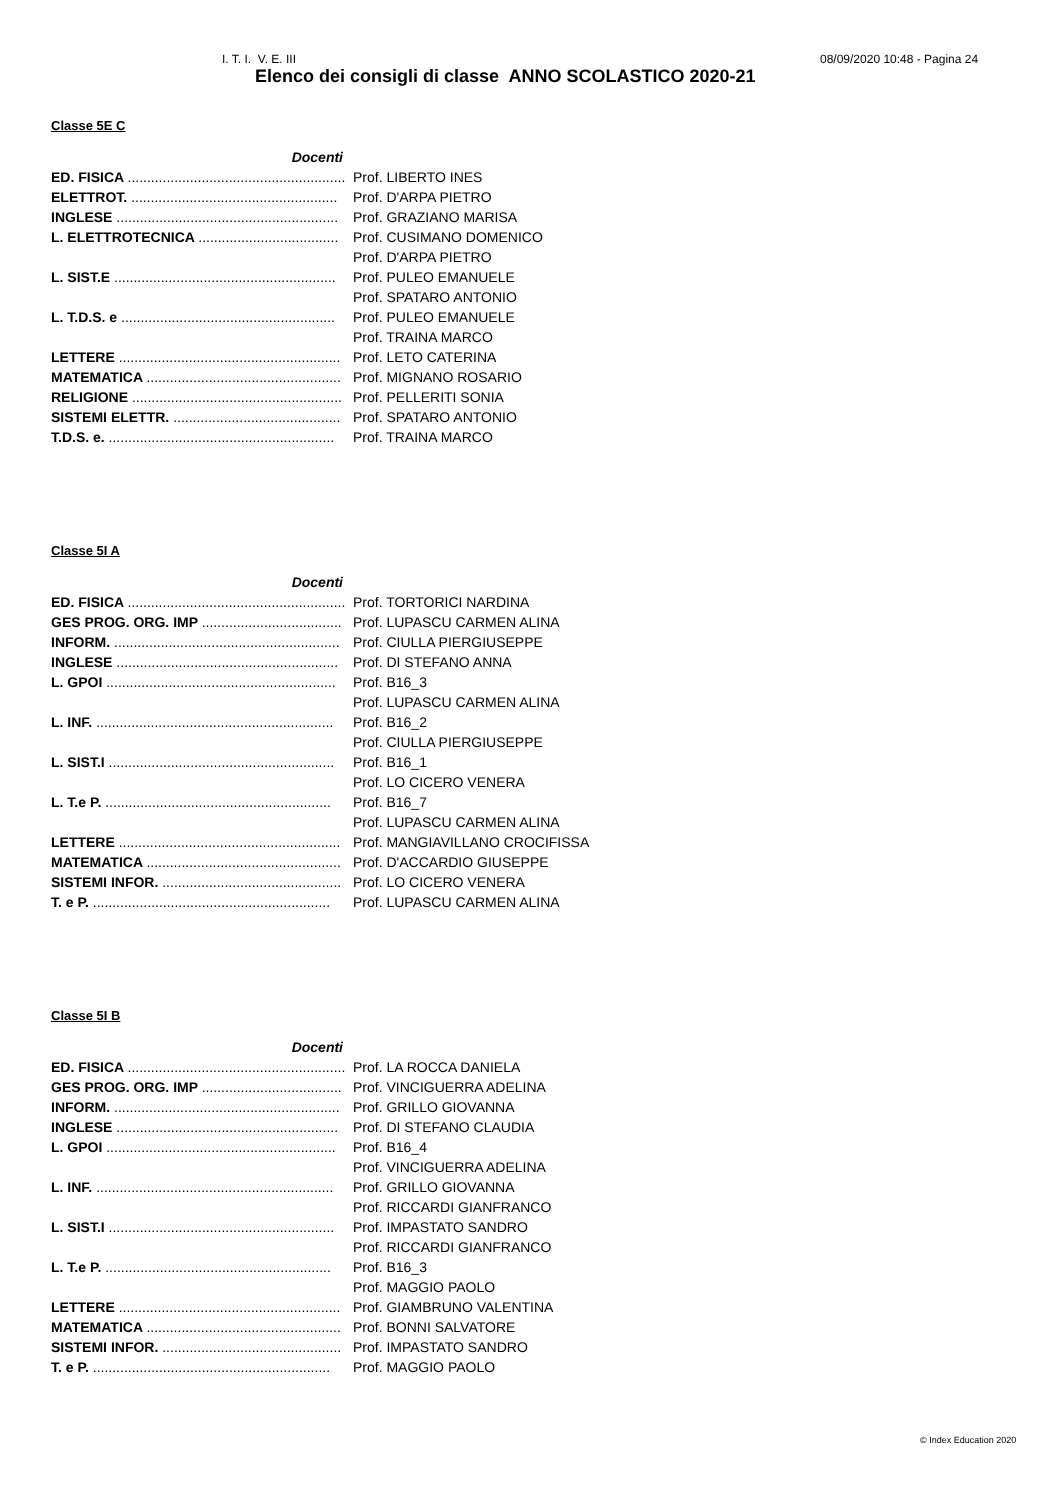I. T. I. V. E. III 08/09/2020 10:48 - Pagina 24
Elenco dei consigli di classe ANNO SCOLASTICO 2020-21
Classe 5E C
| Docenti | |
| ED. FISICA ........................................................ | Prof. LIBERTO INES |
| ELETTROT. ..................................................... | Prof. D'ARPA PIETRO |
| INGLESE ......................................................... | Prof. GRAZIANO MARISA |
| L. ELETTROTECNICA .................................... | Prof. CUSIMANO DOMENICO |
| | Prof. D'ARPA PIETRO |
| L. SIST.E ......................................................... | Prof. PULEO EMANUELE |
| | Prof. SPATARO ANTONIO |
| L. T.D.S. e ....................................................... | Prof. PULEO EMANUELE |
| | Prof. TRAINA MARCO |
| LETTERE ......................................................... | Prof. LETO CATERINA |
| MATEMATICA .................................................. | Prof. MIGNANO ROSARIO |
| RELIGIONE ...................................................... | Prof. PELLERITI SONIA |
| SISTEMI ELETTR. ........................................... | Prof. SPATARO ANTONIO |
| T.D.S. e. .......................................................... | Prof. TRAINA MARCO |
Classe 5I A
| Docenti | |
| ED. FISICA ........................................................ | Prof. TORTORICI NARDINA |
| GES PROG. ORG. IMP .................................... | Prof. LUPASCU CARMEN ALINA |
| INFORM. .......................................................... | Prof. CIULLA PIERGIUSEPPE |
| INGLESE ......................................................... | Prof. DI STEFANO ANNA |
| L. GPOI ........................................................... | Prof. B16_3 |
| | Prof. LUPASCU CARMEN ALINA |
| L. INF. ............................................................. | Prof. B16_2 |
| | Prof. CIULLA PIERGIUSEPPE |
| L. SIST.I .......................................................... | Prof. B16_1 |
| | Prof. LO CICERO VENERA |
| L. T.e P. .......................................................... | Prof. B16_7 |
| | Prof. LUPASCU CARMEN ALINA |
| LETTERE ......................................................... | Prof. MANGIAVILLANO CROCIFISSA |
| MATEMATICA .................................................. | Prof. D'ACCARDIO GIUSEPPE |
| SISTEMI INFOR. .............................................. | Prof. LO CICERO VENERA |
| T. e P. ............................................................. | Prof. LUPASCU CARMEN ALINA |
Classe 5I B
| Docenti | |
| ED. FISICA ........................................................ | Prof. LA ROCCA DANIELA |
| GES PROG. ORG. IMP .................................... | Prof. VINCIGUERRA ADELINA |
| INFORM. .......................................................... | Prof. GRILLO GIOVANNA |
| INGLESE ......................................................... | Prof. DI STEFANO CLAUDIA |
| L. GPOI ........................................................... | Prof. B16_4 |
| | Prof. VINCIGUERRA ADELINA |
| L. INF. ............................................................. | Prof. GRILLO GIOVANNA |
| | Prof. RICCARDI GIANFRANCO |
| L. SIST.I .......................................................... | Prof. IMPASTATO SANDRO |
| | Prof. RICCARDI GIANFRANCO |
| L. T.e P. .......................................................... | Prof. B16_3 |
| | Prof. MAGGIO PAOLO |
| LETTERE ......................................................... | Prof. GIAMBRUNO VALENTINA |
| MATEMATICA .................................................. | Prof. BONNI SALVATORE |
| SISTEMI INFOR. .............................................. | Prof. IMPASTATO SANDRO |
| T. e P. ............................................................. | Prof. MAGGIO PAOLO |
© Index Education 2020